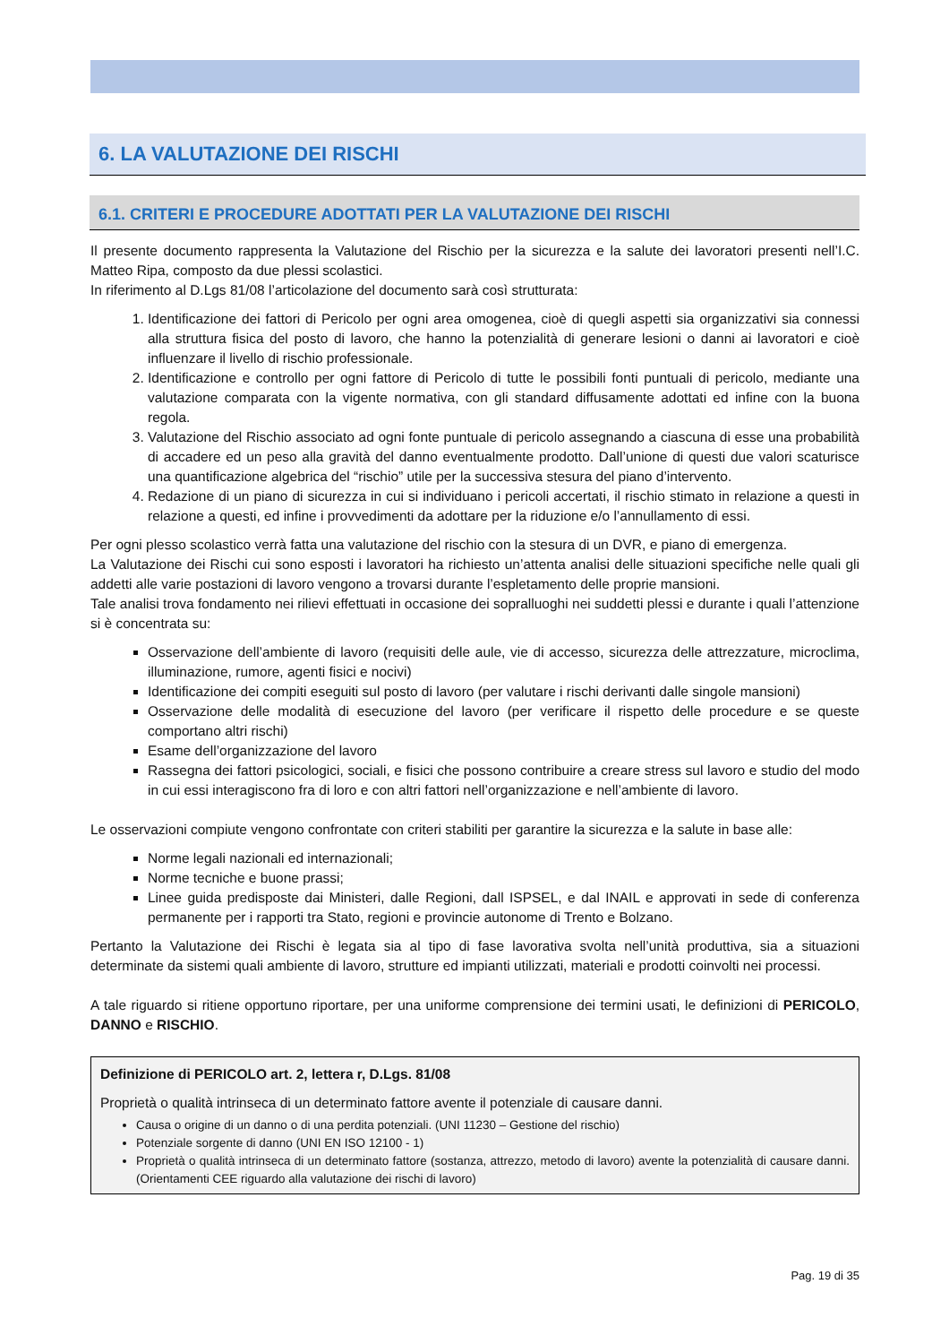6. LA VALUTAZIONE DEI RISCHI
6.1. CRITERI E PROCEDURE ADOTTATI PER LA VALUTAZIONE DEI RISCHI
Il presente documento rappresenta la Valutazione del Rischio per la sicurezza e la salute dei lavoratori presenti nell’I.C. Matteo Ripa, composto da due plessi scolastici.
In riferimento al D.Lgs 81/08 l’articolazione del documento sarà così strutturata:
1. Identificazione dei fattori di Pericolo per ogni area omogenea, cioè di quegli aspetti sia organizzativi sia connessi alla struttura fisica del posto di lavoro, che hanno la potenzialità di generare lesioni o danni ai lavoratori e cioè influenzare il livello di rischio professionale.
2. Identificazione e controllo per ogni fattore di Pericolo di tutte le possibili fonti puntuali di pericolo, mediante una valutazione comparata con la vigente normativa, con gli standard diffusamente adottati ed infine con la buona regola.
3. Valutazione del Rischio associato ad ogni fonte puntuale di pericolo assegnando a ciascuna di esse una probabilità di accadere ed un peso alla gravità del danno eventualmente prodotto. Dall’unione di questi due valori scaturisce una quantificazione algebrica del “rischio” utile per la successiva stesura del piano d’intervento.
4. Redazione di un piano di sicurezza in cui si individuano i pericoli accertati, il rischio stimato in relazione a questi in relazione a questi, ed infine i provvedimenti da adottare per la riduzione e/o l’annullamento di essi.
Per ogni plesso scolastico verrà fatta una valutazione del rischio con la stesura di un DVR, e piano di emergenza.
La Valutazione dei Rischi cui sono esposti i lavoratori ha richiesto un’attenta analisi delle situazioni specifiche nelle quali gli addetti alle varie postazioni di lavoro vengono a trovarsi durante l’espletamento delle proprie mansioni.
Tale analisi trova fondamento nei rilievi effettuati in occasione dei sopralluoghi nei suddetti plessi e durante i quali l’attenzione si è concentrata su:
Osservazione dell’ambiente di lavoro (requisiti delle aule, vie di accesso, sicurezza delle attrezzature, microclima, illuminazione, rumore, agenti fisici e nocivi)
Identificazione dei compiti eseguiti sul posto di lavoro (per valutare i rischi derivanti dalle singole mansioni)
Osservazione delle modalità di esecuzione del lavoro (per verificare il rispetto delle procedure e se queste comportano altri rischi)
Esame dell’organizzazione del lavoro
Rassegna dei fattori psicologici, sociali, e fisici che possono contribuire a creare stress sul lavoro e studio del modo in cui essi interagiscono fra di loro e con altri fattori nell’organizzazione e nell’ambiente di lavoro.
Le osservazioni compiute vengono confrontate con criteri stabiliti per garantire la sicurezza e la salute in base alle:
Norme legali nazionali ed internazionali;
Norme tecniche e buone prassi;
Linee guida predisposte dai Ministeri, dalle Regioni, dall ISPSEL, e dal INAIL e approvati in sede di conferenza permanente per i rapporti tra Stato, regioni e provincie autonome di Trento e Bolzano.
Pertanto la Valutazione dei Rischi è legata sia al tipo di fase lavorativa svolta nell’unità produttiva, sia a situazioni determinate da sistemi quali ambiente di lavoro, strutture ed impianti utilizzati, materiali e prodotti coinvolti nei processi.
A tale riguardo si ritiene opportuno riportare, per una uniforme comprensione dei termini usati, le definizioni di PERICOLO, DANNO e RISCHIO.
Definizione di PERICOLO art. 2, lettera r, D.Lgs. 81/08
Proprietà o qualità intrinseca di un determinato fattore avente il potenziale di causare danni.
Causa o origine di un danno o di una perdita potenziali. (UNI 11230 – Gestione del rischio)
Potenziale sorgente di danno (UNI EN ISO 12100 - 1)
Proprietà o qualità intrinseca di un determinato fattore (sostanza, attrezzo, metodo di lavoro) avente la potenzialità di causare danni. (Orientamenti CEE riguardo alla valutazione dei rischi di lavoro)
Pag. 19 di 35